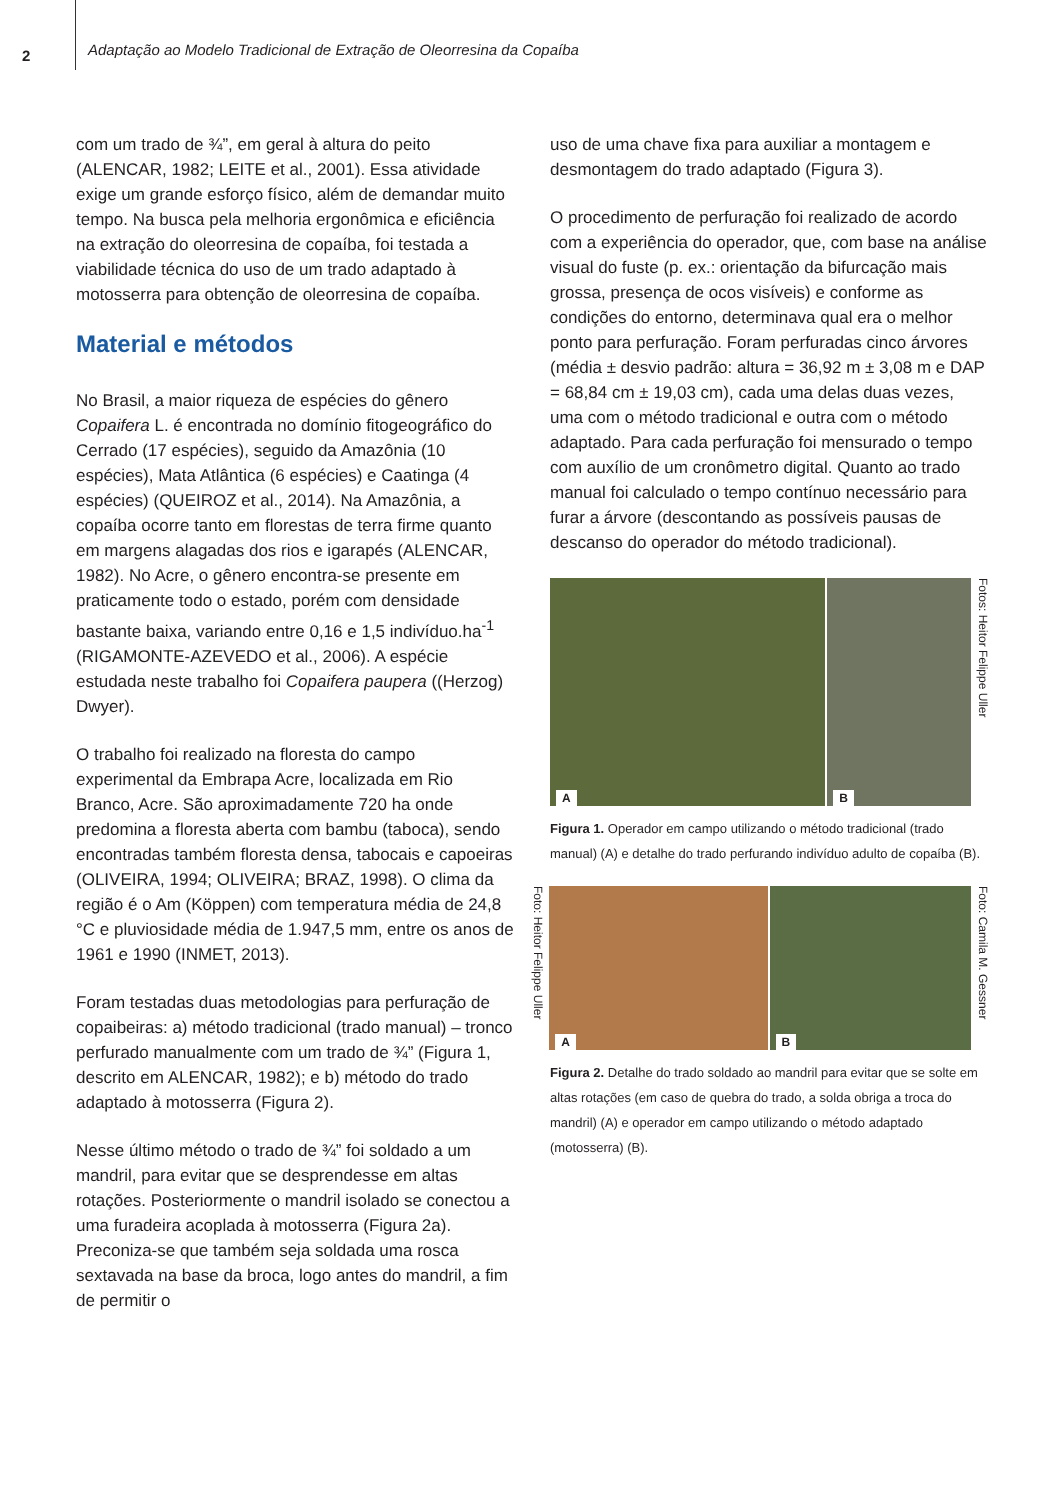2
Adaptação ao Modelo Tradicional de Extração de Oleorresina da Copaíba
com um trado de ¾”, em geral à altura do peito (ALENCAR, 1982; LEITE et al., 2001). Essa atividade exige um grande esforço físico, além de demandar muito tempo. Na busca pela melhoria ergonômica e eficiência na extração do oleorresina de copaíba, foi testada a viabilidade técnica do uso de um trado adaptado à motosserra para obtenção de oleorresina de copaíba.
Material e métodos
No Brasil, a maior riqueza de espécies do gênero Copaifera L. é encontrada no domínio fitogeográfico do Cerrado (17 espécies), seguido da Amazônia (10 espécies), Mata Atlântica (6 espécies) e Caatinga (4 espécies) (QUEIROZ et al., 2014). Na Amazônia, a copaíba ocorre tanto em florestas de terra firme quanto em margens alagadas dos rios e igarapés (ALENCAR, 1982). No Acre, o gênero encontra-se presente em praticamente todo o estado, porém com densidade bastante baixa, variando entre 0,16 e 1,5 indivíduo.ha<sup>-1</sup> (RIGAMONTE-AZEVEDO et al., 2006). A espécie estudada neste trabalho foi Copaifera paupera ((Herzog) Dwyer).
O trabalho foi realizado na floresta do campo experimental da Embrapa Acre, localizada em Rio Branco, Acre. São aproximadamente 720 ha onde predomina a floresta aberta com bambu (taboca), sendo encontradas também floresta densa, tabocais e capoeiras (OLIVEIRA, 1994; OLIVEIRA; BRAZ, 1998). O clima da região é o Am (Köppen) com temperatura média de 24,8 °C e pluviosidade média de 1.947,5 mm, entre os anos de 1961 e 1990 (INMET, 2013).
Foram testadas duas metodologias para perfuração de copaibeiras: a) método tradicional (trado manual) – tronco perfurado manualmente com um trado de ¾” (Figura 1, descrito em ALENCAR, 1982); e b) método do trado adaptado à motosserra (Figura 2).
Nesse último método o trado de ¾” foi soldado a um mandril, para evitar que se desprendesse em altas rotações. Posteriormente o mandril isolado se conectou a uma furadeira acoplada à motosserra (Figura 2a). Preconiza-se que também seja soldada uma rosca sextavada na base da broca, logo antes do mandril, a fim de permitir o
uso de uma chave fixa para auxiliar a montagem e desmontagem do trado adaptado (Figura 3).
O procedimento de perfuração foi realizado de acordo com a experiência do operador, que, com base na análise visual do fuste (p. ex.: orientação da bifurcação mais grossa, presença de ocos visíveis) e conforme as condições do entorno, determinava qual era o melhor ponto para perfuração. Foram perfuradas cinco árvores (média ± desvio padrão: altura = 36,92 m ± 3,08 m e DAP = 68,84 cm ± 19,03 cm), cada uma delas duas vezes, uma com o método tradicional e outra com o método adaptado. Para cada perfuração foi mensurado o tempo com auxílio de um cronômetro digital. Quanto ao trado manual foi calculado o tempo contínuo necessário para furar a árvore (descontando as possíveis pausas de descanso do operador do método tradicional).
A
B
Fotos: Heitor Felippe Uller
Figura 1. Operador em campo utilizando o método tradicional (trado manual) (A) e detalhe do trado perfurando indivíduo adulto de copaíba (B).
Foto: Heitor Felippe Uller
A
B
Foto: Camila M. Gessner
Figura 2. Detalhe do trado soldado ao mandril para evitar que se solte em altas rotações (em caso de quebra do trado, a solda obriga a troca do mandril) (A) e operador em campo utilizando o método adaptado (motosserra) (B).